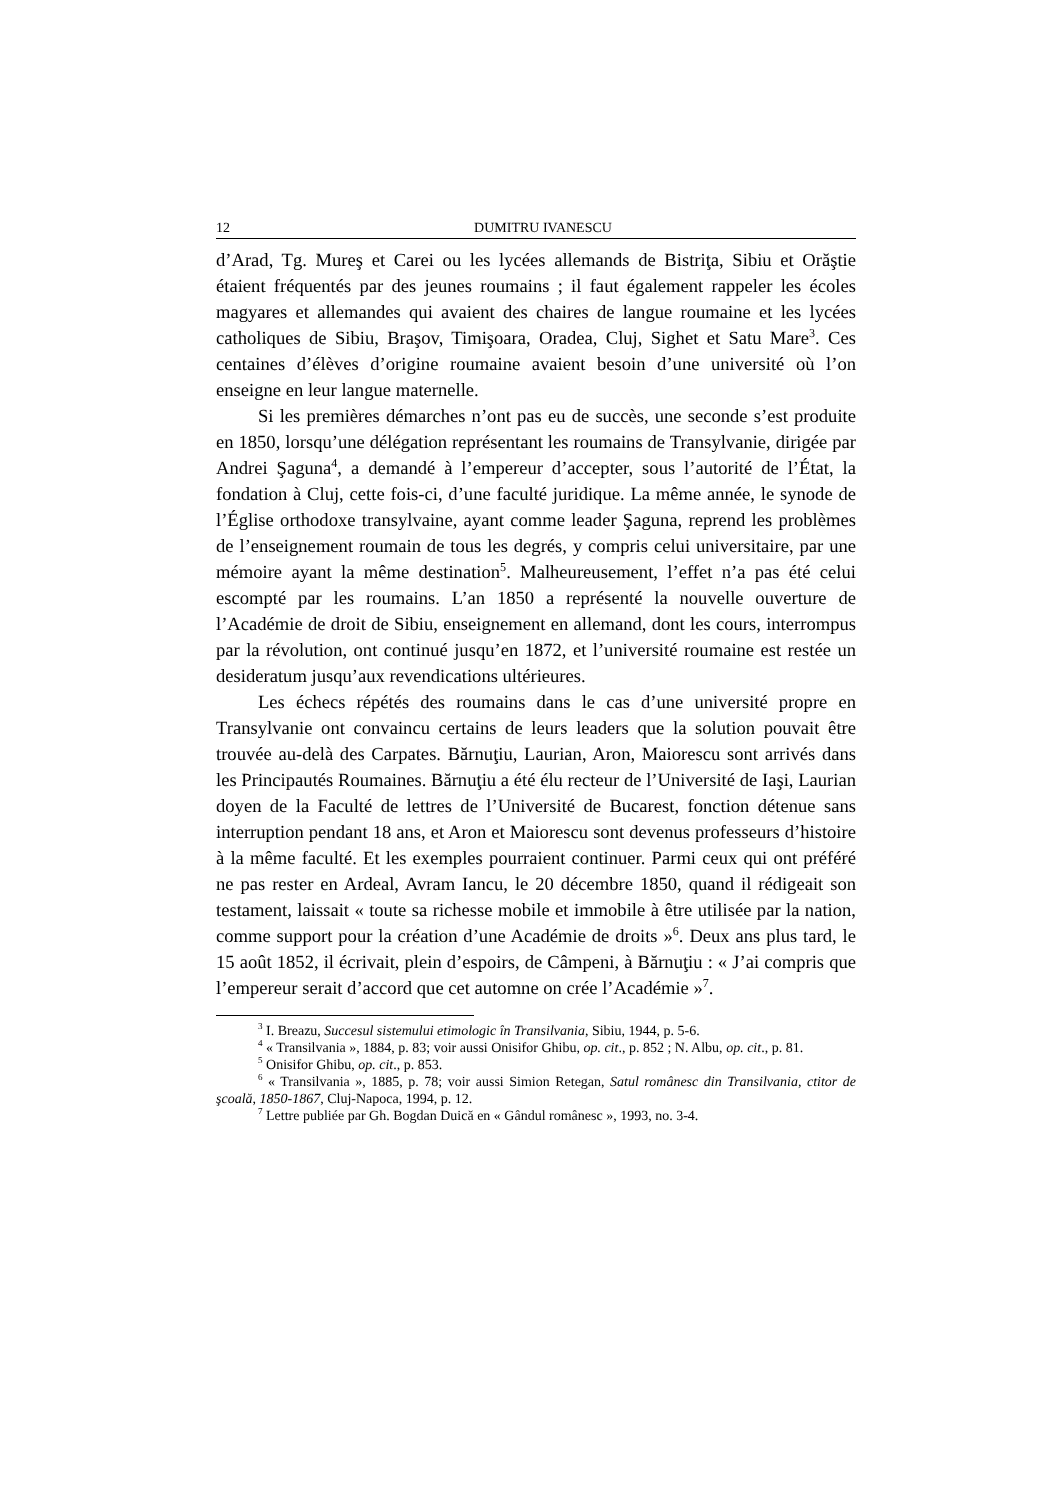12 DUMITRU IVANESCU
d’Arad, Tg. Mureş et Carei ou les lycées allemands de Bistriţa, Sibiu et Orăştie étaient fréquentés par des jeunes roumains ; il faut également rappeler les écoles magyares et allemandes qui avaient des chaires de langue roumaine et les lycées catholiques de Sibiu, Braşov, Timişoara, Oradea, Cluj, Sighet et Satu Mare<sup>3</sup>. Ces centaines d’élèves d’origine roumaine avaient besoin d’une université où l’on enseigne en leur langue maternelle.
Si les premières démarches n’ont pas eu de succès, une seconde s’est produite en 1850, lorsqu’une délégation représentant les roumains de Transylvanie, dirigée par Andrei Şaguna<sup>4</sup>, a demandé à l’empereur d’accepter, sous l’autorité de l’État, la fondation à Cluj, cette fois-ci, d’une faculté juridique. La même année, le synode de l’Église orthodoxe transylvaine, ayant comme leader Şaguna, reprend les problèmes de l’enseignement roumain de tous les degrés, y compris celui universitaire, par une mémoire ayant la même destination<sup>5</sup>. Malheureusement, l’effet n’a pas été celui escompté par les roumains. L’an 1850 a représenté la nouvelle ouverture de l’Académie de droit de Sibiu, enseignement en allemand, dont les cours, interrompus par la révolution, ont continué jusqu’en 1872, et l’université roumaine est restée un desideratum jusqu’aux revendications ultérieures.
Les échecs répétés des roumains dans le cas d’une université propre en Transylvanie ont convaincu certains de leurs leaders que la solution pouvait être trouvée au-delà des Carpates. Bărnuţiu, Laurian, Aron, Maiorescu sont arrivés dans les Principautés Roumaines. Bărnuţiu a été élu recteur de l’Université de Iaşi, Laurian doyen de la Faculté de lettres de l’Université de Bucarest, fonction détenue sans interruption pendant 18 ans, et Aron et Maiorescu sont devenus professeurs d’histoire à la même faculté. Et les exemples pourraient continuer. Parmi ceux qui ont préféré ne pas rester en Ardeal, Avram Iancu, le 20 décembre 1850, quand il rédigeait son testament, laissait « toute sa richesse mobile et immobile à être utilisée par la nation, comme support pour la création d’une Académie de droits »<sup>6</sup>. Deux ans plus tard, le 15 août 1852, il écrivait, plein d’espoirs, de Câmpeni, à Bărnuţiu : « J’ai compris que l’empereur serait d’accord que cet automne on crée l’Académie »<sup>7</sup>.
<sup>3</sup> I. Breazu, Succesul sistemului etimologic în Transilvania, Sibiu, 1944, p. 5-6.
<sup>4</sup> « Transilvania », 1884, p. 83; voir aussi Onisifor Ghibu, op. cit., p. 852 ; N. Albu, op. cit., p. 81.
<sup>5</sup> Onisifor Ghibu, op. cit., p. 853.
<sup>6</sup> « Transilvania », 1885, p. 78; voir aussi Simion Retegan, Satul românesc din Transilvania, ctitor de şcoală, 1850-1867, Cluj-Napoca, 1994, p. 12.
<sup>7</sup> Lettre publiée par Gh. Bogdan Duică en « Gândul românesc », 1993, no. 3-4.